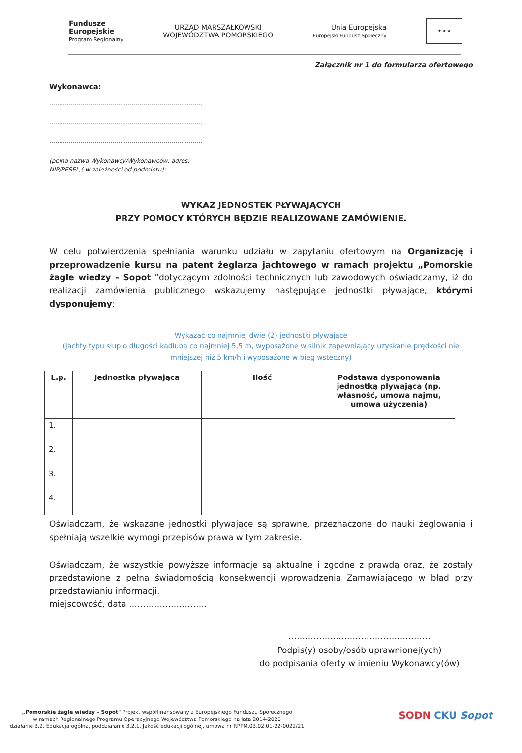Fundusze
Europejskie
Program Regionalny
URZĄD MARSZAŁKOWSKI
WOJEWÓDZTWA POMORSKIEGO
Unia Europejska
Europejski Fundusz Społeczny
★ ★ ★
Załącznik nr 1 do formularza ofertowego
Wykonawca:
……………………………………………………………………
……………………………………………………………………
……………………………………………………………………
(pełna nazwa Wykonawcy/Wykonawców, adres,
NIP/PESEL,( w zależności od podmiotu):
WYKAZ JEDNOSTEK PŁYWAJĄCYCH
PRZY POMOCY KTÓRYCH BĘDZIE REALIZOWANE ZAMÓWIENIE.
W celu potwierdzenia spełniania warunku udziału w zapytaniu ofertowym na Organizację i przeprowadzenie kursu na patent żeglarza jachtowego w ramach projektu „Pomorskie żagle wiedzy – Sopot ”dotyczącym zdolności technicznych lub zawodowych oświadczamy, iż do realizacji zamówienia publicznego wskazujemy następujące jednostki pływające, którymi dysponujemy:
Wykazać co najmniej dwie (2) jednostki pływające
(jachty typu słup o długości kadłuba co najmniej 5,5 m, wyposażone w silnik zapewniający uzyskanie prędkości nie mniejszej niż 5 km/h i wyposażone w bieg wsteczny)
| L.p. | Jednostka pływająca | Ilość | Podstawa dysponowania jednostką pływającą (np. własność, umowa najmu, umowa użyczenia) |
| --- | --- | --- | --- |
| 1. | | | |
| 2. | | | |
| 3. | | | |
| 4. | | | |
Oświadczam, że wskazane jednostki pływające są sprawne, przeznaczone do nauki żeglowania i spełniają wszelkie wymogi przepisów prawa w tym zakresie.
Oświadczam, że wszystkie powyższe informacje są aktualne i zgodne z prawdą oraz, że zostały przedstawione z pełna świadomością konsekwencji wprowadzenia Zamawiającego w błąd przy przedstawianiu informacji.
miejscowość, data ……………………….
……………………………………………
Podpis(y) osoby/osób uprawnionej(ych)
do podpisania oferty w imieniu Wykonawcy(ów)
„Pomorskie żagle wiedzy – Sopot" Projekt współfinansowany z Europejskiego Funduszu Społecznego
w ramach Regionalnego Programu Operacyjnego Województwa Pomorskiego na lata 2014-2020
działanie 3.2. Edukacja ogólna, poddziałanie 3.2.1. Jakość edukacji ogólnej, umowa nr RPPM.03.02.01-22-0022/21
SODN CKU Sopot